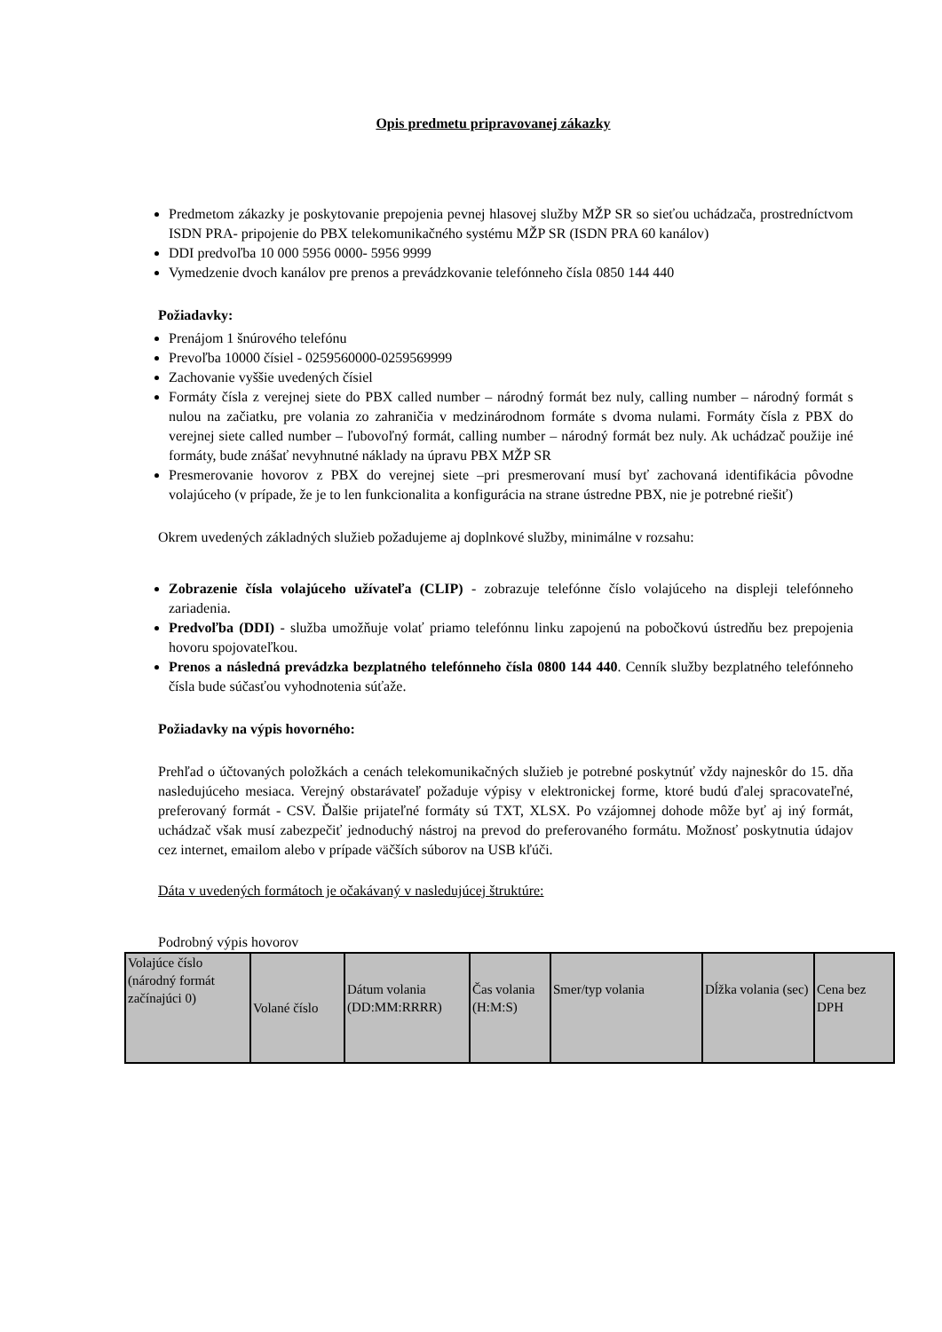Opis predmetu pripravovanej zákazky
Predmetom zákazky je poskytovanie prepojenia pevnej hlasovej služby MŽP SR so sieťou uchádzača, prostredníctvom ISDN PRA- pripojenie do PBX telekomunikačného systému MŽP SR (ISDN PRA 60 kanálov)
DDI predvoľba 10 000 5956 0000- 5956 9999
Vymedzenie dvoch kanálov pre prenos a prevádzkovanie telefónneho čísla 0850 144 440
Požiadavky:
Prenájom 1 šnúrového telefónu
Prevoľba 10000 čísiel - 0259560000-0259569999
Zachovanie vyššie uvedených čísiel
Formáty čísla z verejnej siete do PBX called number – národný formát bez nuly, calling number – národný formát s nulou na začiatku, pre volania zo zahraničia v medzinárodnom formáte s dvoma nulami. Formáty čísla z PBX do verejnej siete called number – ľubovoľný formát, calling number – národný formát bez nuly. Ak uchádzač použije iné formáty, bude znášať nevyhnutné náklady na úpravu PBX MŽP SR
Presmerovanie hovorov z PBX do verejnej siete –pri presmerovaní musí byť zachovaná identifikácia pôvodne volajúceho (v prípade, že je to len funkcionalita a konfigurácia na strane ústredne PBX, nie je potrebné riešiť)
Okrem uvedených základných služieb požadujeme aj doplnkové služby, minimálne v rozsahu:
Zobrazenie čísla volajúceho užívateľa (CLIP) - zobrazuje telefónne číslo volajúceho na displeji telefónneho zariadenia.
Predvoľba (DDI) - služba umožňuje volať priamo telefónnu linku zapojenú na pobočkovú ústredňu bez prepojenia hovoru spojovateľkou.
Prenos a následná prevádzka bezplatného telefónneho čísla 0800 144 440. Cenník služby bezplatného telefónneho čísla bude súčasťou vyhodnotenia súťaže.
Požiadavky na výpis hovorného:
Prehľad o účtovaných položkách a cenách telekomunikačných služieb je potrebné poskytnúť vždy najneskôr do 15. dňa nasledujúceho mesiaca. Verejný obstarávateľ požaduje výpisy v elektronickej forme, ktoré budú ďalej spracovateľné, preferovaný formát - CSV. Ďalšie prijateľné formáty sú TXT, XLSX. Po vzájomnej dohode môže byť aj iný formát, uchádzač však musí zabezpečiť jednoduchý nástroj na prevod do preferovaného formátu. Možnosť poskytnutia údajov cez internet, emailom alebo v prípade väčších súborov na USB kľúči.
Dáta v uvedených formátoch je očakávaný v nasledujúcej štruktúre:
Podrobný výpis hovorov
| Volajúce číslo (národný formát začínajúci 0) | Volané číslo | Dátum volania (DD:MM:RRRR) | Čas volania (H:M:S) | Smer/typ volania | Dĺžka volania (sec) | Cena bez DPH |